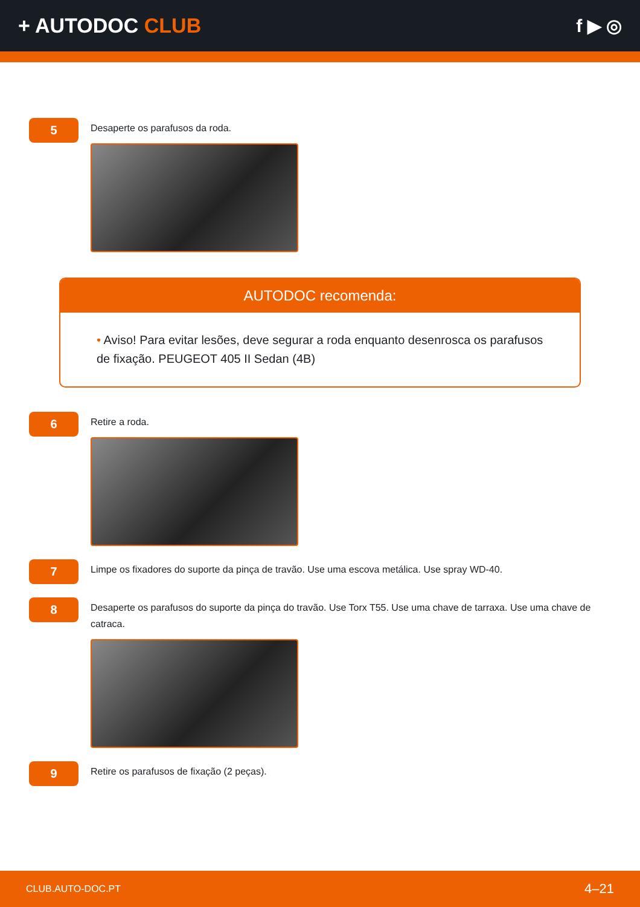+ AUTODOC CLUB f ▶ ◎
5
Desaperte os parafusos da roda.
AUTODOC recomenda:
• Aviso! Para evitar lesões, deve segurar a roda enquanto desenrosca os parafusos de fixação. PEUGEOT 405 II Sedan (4B)
6
Retire a roda.
7
Limpe os fixadores do suporte da pinça de travão. Use uma escova metálica. Use spray WD-40.
8
Desaperte os parafusos do suporte da pinça do travão. Use Torx T55. Use uma chave de tarraxa. Use uma chave de catraca.
9
Retire os parafusos de fixação (2 peças).
CLUB.AUTO-DOC.PT 4–21